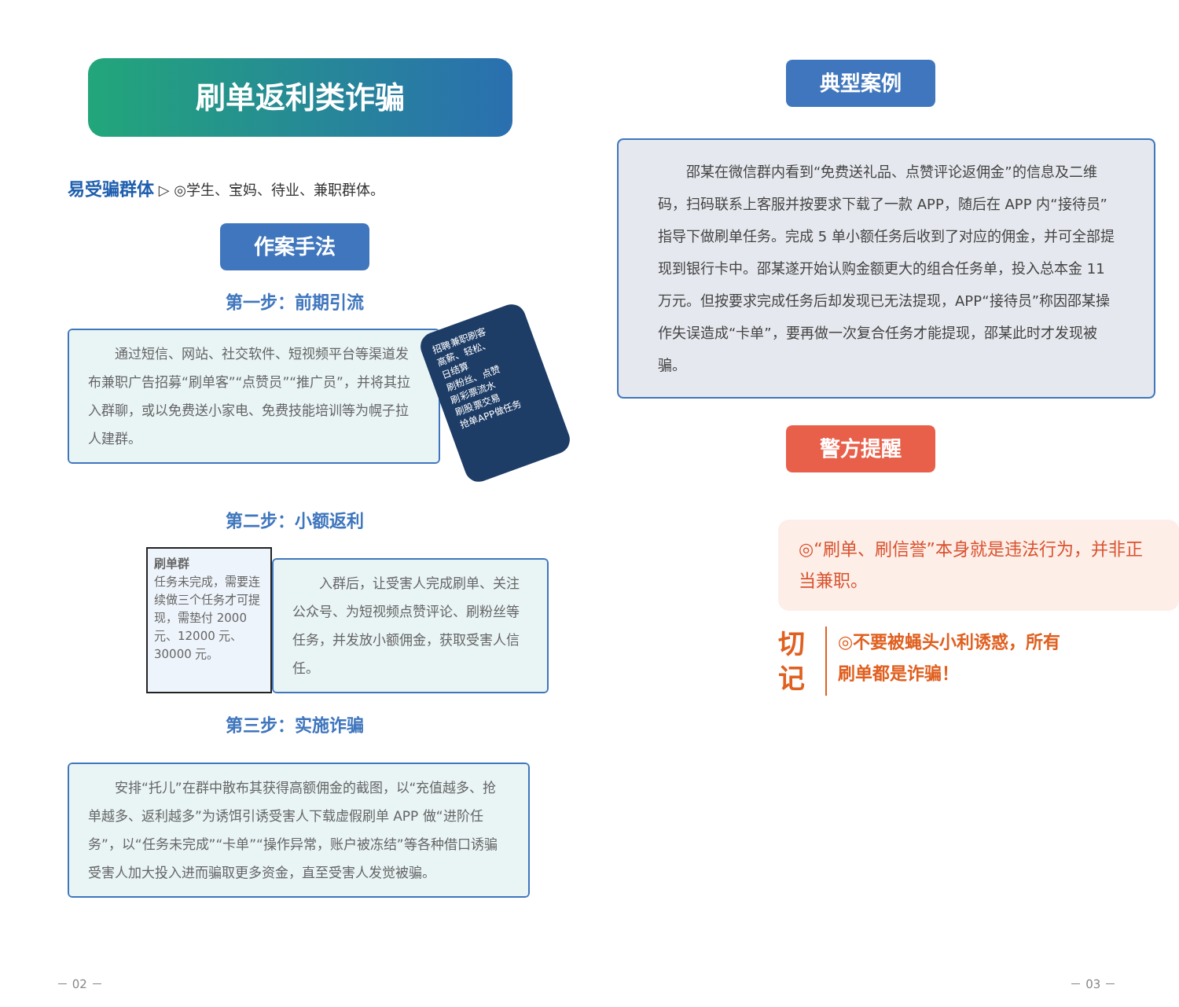刷单返利类诈骗
易受骗群体 ▷ ◎学生、宝妈、待业、兼职群体。
作案手法
第一步：前期引流
通过短信、网站、社交软件、短视频平台等渠道发布兼职广告招募“刷单客”“点赞员”“推广员”，并将其拉入群聊，或以免费送小家电、免费技能培训等为幌子拉人建群。
招聘兼职刷客
高薪、轻松、
日结算
刷粉丝、点赞
刷彩票流水
刷股票交易
抢单APP做任务
第二步：小额返利
刷单群
任务未完成，需要连续做三个任务才可提现，需垫付 2000 元、12000 元、30000 元。
入群后，让受害人完成刷单、关注公众号、为短视频点赞评论、刷粉丝等任务，并发放小额佣金，获取受害人信任。
第三步：实施诈骗
安排“托儿”在群中散布其获得高额佣金的截图，以“充值越多、抢单越多、返利越多”为诱饵引诱受害人下载虚假刷单 APP 做“进阶任务”，以“任务未完成”“卡单”“操作异常，账户被冻结”等各种借口诱骗受害人加大投入进而骗取更多资金，直至受害人发觉被骗。
－ 02 －
典型案例
邵某在微信群内看到“免费送礼品、点赞评论返佣金”的信息及二维码，扫码联系上客服并按要求下载了一款 APP，随后在 APP 内“接待员”指导下做刷单任务。完成 5 单小额任务后收到了对应的佣金，并可全部提现到银行卡中。邵某遂开始认购金额更大的组合任务单，投入总本金 11 万元。但按要求完成任务后却发现已无法提现，APP“接待员”称因邵某操作失误造成“卡单”，要再做一次复合任务才能提现，邵某此时才发现被骗。
警方提醒
◎“刷单、刷信誉”本身就是违法行为，并非正当兼职。
切
记
◎不要被蝇头小利诱惑，所有
刷单都是诈骗！
－ 03 －